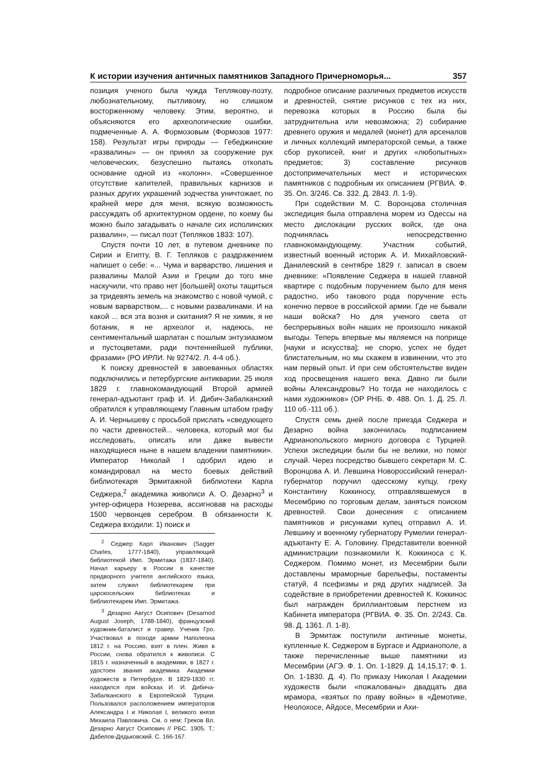К истории изучения античных памятников Западного Причерноморья... 357
позиция ученого была чужда Теплякову-поэту, любознательному, пытливому, но слишком восторженному человеку. Этим, вероятно, и объясняются его археологические ошибки, подмеченные А. А. Формозовым (Формозов 1977: 158). Результат игры природы — Гебеджинские «развалины» — он принял за сооружение рук человеческих, безуспешно пытаясь откопать основание одной из «колонн». «Совершенное отсутствие капителей, правильных карнизов и разных других украшений зодчества уничтожает, по крайней мере для меня, всякую возможность рассуждать об архитектурном ордене, по коему бы можно было загадывать о начале сих исполинских развалин», — писал поэт (Тепляков 1833: 107).
Спустя почти 10 лет, в путевом дневнике по Сирии и Египту, В. Г. Тепляков с раздражением напишет о себе: «... Чума и варварство, лишения и развалины Малой Азии и Греции до того мне наскучили, что право нет [большей] охоты тащиться за тридевять земель на знакомство с новой чумой, с новым варварством,... с новыми развалинами. И на какой ... вся эта возня и скитания? Я не химик, я не ботаник, я не археолог и, надеюсь, не сентиментальный шарлатан с пошлым энтузиазмом и пустоцветами, ради почтеннейшей публики, фразами» (РО ИРЛИ. № 9274/2. Л. 4-4 об.).
К поиску древностей в завоеванных областях подключились и петербургские антикварии. 25 июля 1829 г. главнокомандующий Второй армией генерал-адъютант граф И. И. Дибич-Забалканский обратился к управляющему Главным штабом графу А. И. Чернышеву с просьбой прислать «сведующего по части древностей... человека, который мог бы исследовать, описать или даже вывести находящиеся ныне в нашем владении памятники». Император Николай I одобрил идею и командировал на место боевых действий библиотекаря Эрмитажной библиотеки Карла Седжера,<sup>2</sup> академика живописи А. О. Дезарно<sup>3</sup> и унтер-офицера Нозерева, ассигновав на расходы 1500 червонцев серебром. В обязанности К. Седжера входили: 1) поиск и
<sup>2</sup> Седжер Карл Иванович (Sagger Charles, 1777-1840), управляющий библиотекой Имп. Эрмитажа (1837-1840). Начал карьеру в России в качестве придворного учителя английского языка, затем служил библиотекарем при царскосельских библиотеках и библиотекарем Имп. Эрмитажа.
<sup>3</sup> Дезарно Август Осипович (Desarnod August Joseph, 1788-1840), французский художник-баталист и гравер. Ученик Гро. Участвовал в походе армии Наполеона 1812 г. на Россию, взят в плен. Живя в России, снова обратился к живописи. С 1815 г. назначенный в академики, в 1827 г. удостоен звания академика Академии художеств в Петербурге. В 1829-1830 гг. находился при войсках И. И. Дибича-Забалканского в Европейской Турции. Пользовался расположением императоров Александра I и Николая I, великого князя Михаила Павловича. См. о нем: Греков Вл. Дезарно Август Осипович // РБС. 1905. Т.: Дабелов-Дядьковский. С. 166-167.
подробное описание различных предметов искусств и древностей, снятие рисунков с тех из них, перевозка которых в Россию была бы затруднительна или невозможна; 2) собирание древнего оружия и медалей (монет) для арсеналов и личных коллекций императорской семьи, а также сбор рукописей, книг и других «любопытных» предметов; 3) составление рисунков достопримечательных мест и исторических памятников с подробным их описанием (РГВИА. Ф. 35. Оп. 3/246. Св. 332. Д. 2843. Л. 1-9).
При содействии М. С. Воронцова столичная экспедиция была отправлена морем из Одессы на место дислокации русских войск, где она подчинялась непосредственно главнокомандующему. Участник событий, известный военный историк А. И. Михайловский-Данилевский в сентябре 1829 г. записал в своем дневнике: «Появление Седжера в нашей главной квартире с подобным поручением было для меня радостно, ибо такового рода поручение есть конечно первое в российской армии. Где не бывали наши войска? Но для ученого света от беспрерывных войн наших не произошло никакой выгоды. Теперь впервые мы являемся на поприще [науки и искусства]; не спорю, успех не будет блистательным, но мы скажем в извинении, что это нам первый опыт. И при сем обстоятельстве виден ход просвещения нашего века. Давно ли были войны Александровы? Но тогда не находилось с нами художников» (ОР РНБ. Ф. 488. Оп. 1. Д. 25. Л. 110 об.-111 об.).
Спустя семь дней после приезда Седжера и Дезарно война закончилась подписанием Адрианопольского мирного договора с Турцией. Успехи экспедиции были бы не велики, но помог случай. Через посредство бывшего секретаря М. С. Воронцова А. И. Левшина Новороссийский генерал-губернатор поручил одесскому купцу, греку Константину Коккиносу, отправлявшемуся в Месембрию по торговым делам, заняться поиском древностей. Свои донесения с описанием памятников и рисунками купец отправил А. И. Левшину и военному губернатору Румелии генерал-адъютанту Е. А. Головину. Представители военной администрации познакомили К. Коккиноса с К. Седжером. Помимо монет, из Месембрии были доставлены мраморные барельефы, постаменты статуй, 4 псефизмы и ряд других надписей. За содействие в приобретении древностей К. Коккинос был награжден бриллиантовым перстнем из Кабинета императора (РГВИА. Ф. 35. Оп. 2/243. Св. 98. Д. 1361. Л. 1-8).
В Эрмитаж поступили античные монеты, купленные К. Седжером в Бургасе и Адрианополе, а также перечисленные выше памятники из Месембрии (АГЭ. Ф. 1. Оп. 1-1829. Д. 14,15,17; Ф. 1. Оп. 1-1830. Д. 4). По приказу Николая I Академии художеств были «пожалованы» двадцать два мрамора, «взятых по праву войны» в «Демотике, Неолохосе, Айдосе, Месембрии и Ахи-